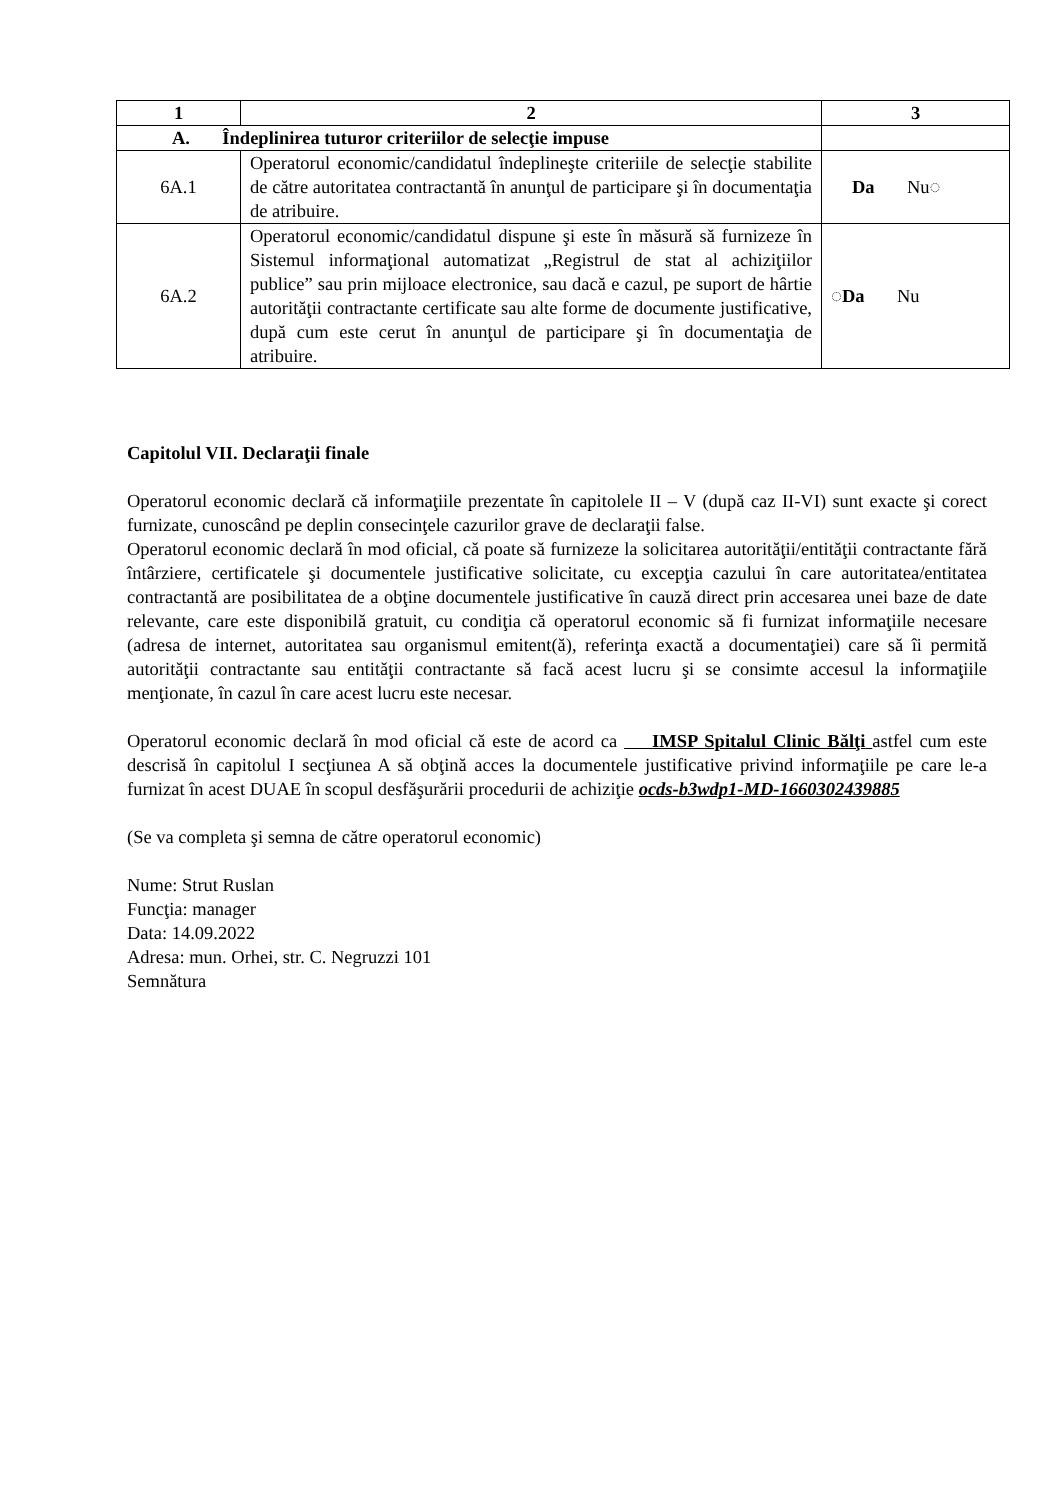| 1 | 2 | 3 |
| --- | --- | --- |
| A. Îndeplinirea tuturor criteriilor de selecţie impuse | | |
| 6A.1 | Operatorul economic/candidatul îndeplineşte criteriile de selecţie stabilite de către autoritatea contractantă în anunţul de participare şi în documentaţia de atribuire. | Da Nu◌ |
| 6A.2 | Operatorul economic/candidatul dispune şi este în măsură să furnizeze în Sistemul informaţional automatizat „Registrul de stat al achiziţiilor publice” sau prin mijloace electronice, sau dacă e cazul, pe suport de hârtie autorităţii contractante certificate sau alte forme de documente justificative, după cum este cerut în anunţul de participare şi în documentaţia de atribuire. | ◌ Da Nu |
Capitolul VII. Declaraţii finale
Operatorul economic declară că informaţiile prezentate în capitolele II – V (după caz II-VI) sunt exacte şi corect furnizate, cunoscând pe deplin consecinţele cazurilor grave de declaraţii false.
Operatorul economic declară în mod oficial, că poate să furnizeze la solicitarea autorităţii/entităţii contractante fără întârziere, certificatele şi documentele justificative solicitate, cu excepţia cazului în care autoritatea/entitatea contractantă are posibilitatea de a obţine documentele justificative în cauză direct prin accesarea unei baze de date relevante, care este disponibilă gratuit, cu condiţia că operatorul economic să fi furnizat informaţiile necesare (adresa de internet, autoritatea sau organismul emitent(ă), referinţa exactă a documentaţiei) care să îi permită autorităţii contractante sau entităţii contractante să facă acest lucru şi se consimte accesul la informaţiile menţionate, în cazul în care acest lucru este necesar.
Operatorul economic declară în mod oficial că este de acord ca IMSP Spitalul Clinic Bălţi astfel cum este descrisă în capitolul I secţiunea A să obţină acces la documentele justificative privind informaţiile pe care le-a furnizat în acest DUAE în scopul desfăşurării procedurii de achiziţie ocds-b3wdp1-MD-1660302439885
(Se va completa şi semna de către operatorul economic)
Nume: Strut Ruslan
Funcţia: manager
Data: 14.09.2022
Adresa: mun. Orhei, str. C. Negruzzi 101
Semnătura